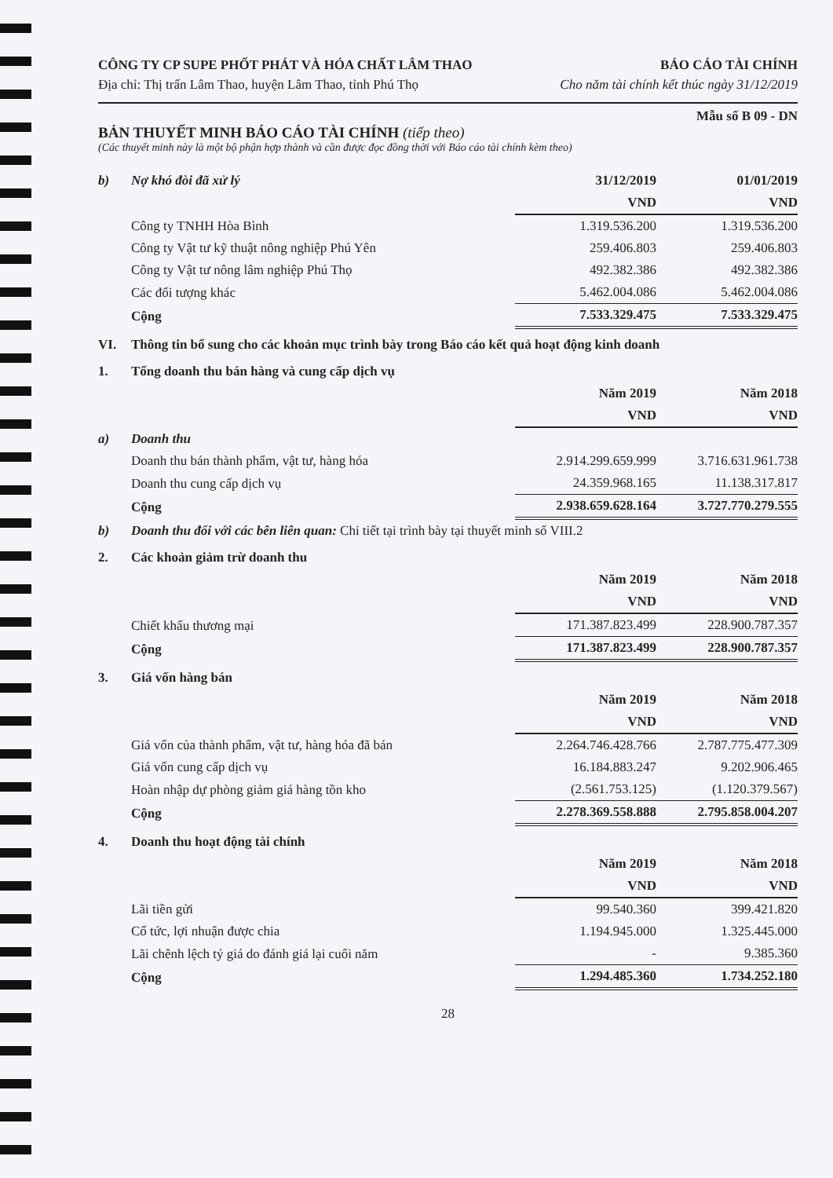CÔNG TY CP SUPE PHỐT PHÁT VÀ HÓA CHẤT LÂM THAO
Địa chỉ: Thị trấn Lâm Thao, huyện Lâm Thao, tỉnh Phú Thọ
BÁO CÁO TÀI CHÍNH
Cho năm tài chính kết thúc ngày 31/12/2019
Mẫu số B 09 - DN
BẢN THUYẾT MINH BÁO CÁO TÀI CHÍNH (tiếp theo)
(Các thuyết minh này là một bộ phận hợp thành và cần được đọc đồng thời với Báo cáo tài chính kèm theo)
| b) | Nợ khó đòi đã xử lý | 31/12/2019 | 01/01/2019 |
| | | VND | VND |
| | Công ty TNHH Hòa Bình | 1.319.536.200 | 1.319.536.200 |
| | Công ty Vật tư kỹ thuật nông nghiệp Phú Yên | 259.406.803 | 259.406.803 |
| | Công ty Vật tư nông lâm nghiệp Phú Thọ | 492.382.386 | 492.382.386 |
| | Các đối tượng khác | 5.462.004.086 | 5.462.004.086 |
| | Cộng | 7.533.329.475 | 7.533.329.475 |
| VI. | Thông tin bổ sung cho các khoản mục trình bày trong Báo cáo kết quả hoạt động kinh doanh | | |
| 1. | Tổng doanh thu bán hàng và cung cấp dịch vụ | | |
| | | Năm 2019 | Năm 2018 |
| | | VND | VND |
| a) | Doanh thu | | |
| | Doanh thu bán thành phẩm, vật tư, hàng hóa | 2.914.299.659.999 | 3.716.631.961.738 |
| | Doanh thu cung cấp dịch vụ | 24.359.968.165 | 11.138.317.817 |
| | Cộng | 2.938.659.628.164 | 3.727.770.279.555 |
| b) | Doanh thu đối với các bên liên quan: Chi tiết tại trình bày tại thuyết minh số VIII.2 | | |
| 2. | Các khoản giảm trừ doanh thu | | |
| | | Năm 2019 | Năm 2018 |
| | | VND | VND |
| | Chiết khấu thương mại | 171.387.823.499 | 228.900.787.357 |
| | Cộng | 171.387.823.499 | 228.900.787.357 |
| 3. | Giá vốn hàng bán | | |
| | | Năm 2019 | Năm 2018 |
| | | VND | VND |
| | Giá vốn của thành phẩm, vật tư, hàng hóa đã bán | 2.264.746.428.766 | 2.787.775.477.309 |
| | Giá vốn cung cấp dịch vụ | 16.184.883.247 | 9.202.906.465 |
| | Hoàn nhập dự phòng giảm giá hàng tồn kho | (2.561.753.125) | (1.120.379.567) |
| | Cộng | 2.278.369.558.888 | 2.795.858.004.207 |
| 4. | Doanh thu hoạt động tài chính | | |
| | | Năm 2019 | Năm 2018 |
| | | VND | VND |
| | Lãi tiền gửi | 99.540.360 | 399.421.820 |
| | Cổ tức, lợi nhuận được chia | 1.194.945.000 | 1.325.445.000 |
| | Lãi chênh lệch tỷ giá do đánh giá lại cuối năm | - | 9.385.360 |
| | Cộng | 1.294.485.360 | 1.734.252.180 |
28